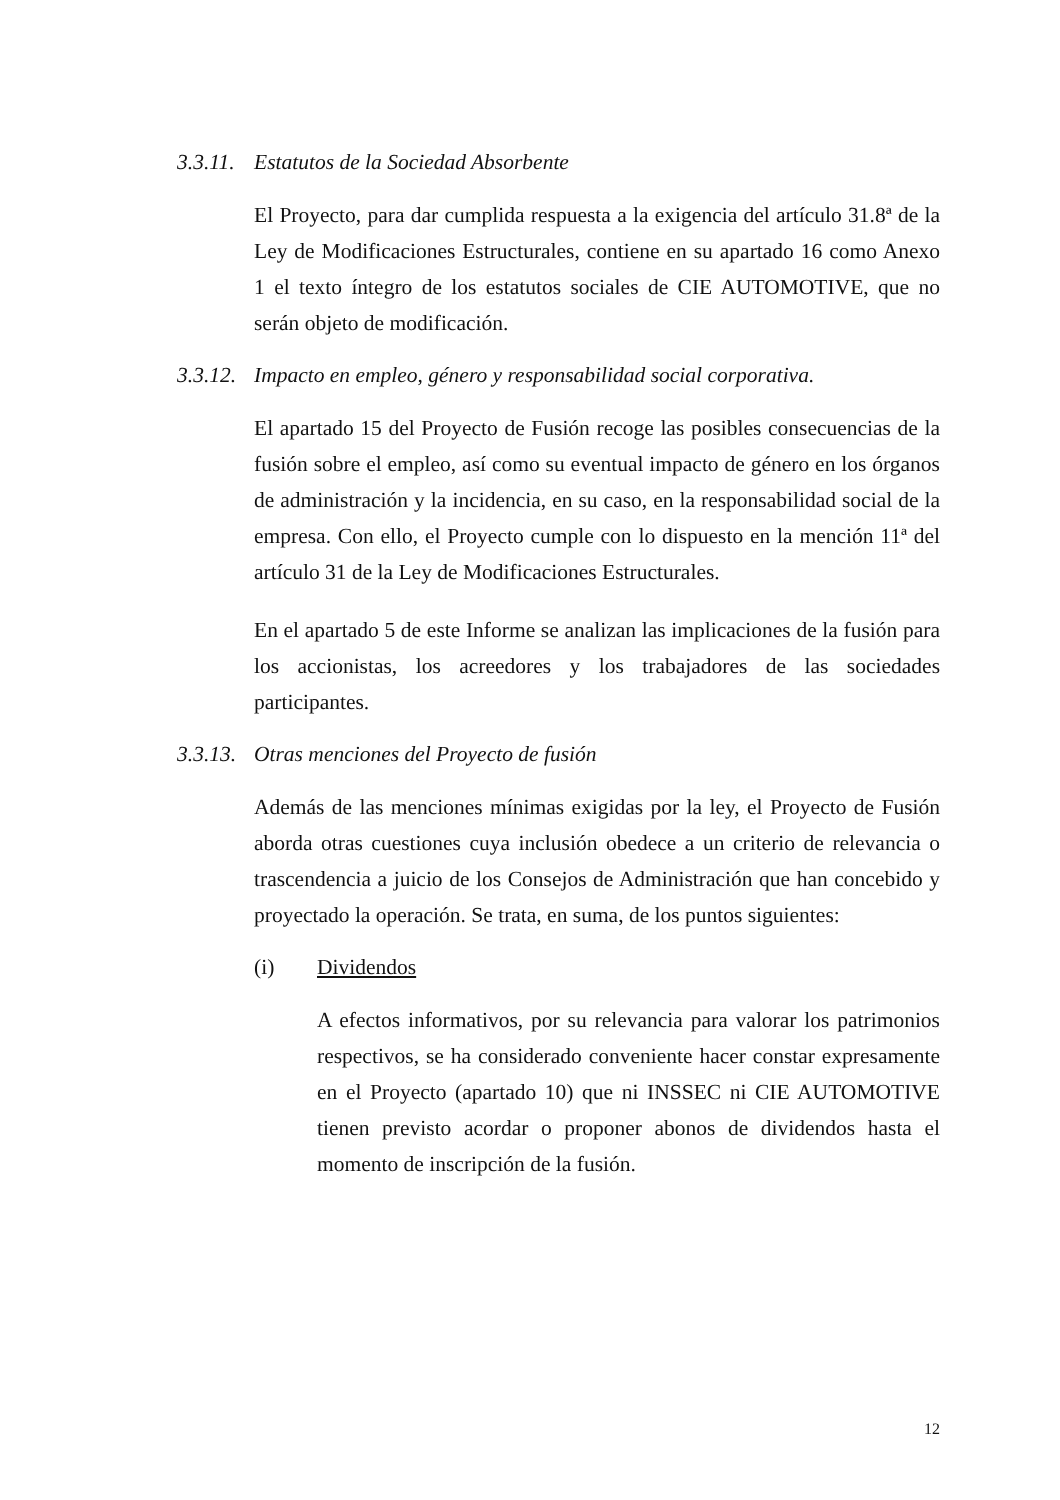3.3.11. Estatutos de la Sociedad Absorbente
El Proyecto, para dar cumplida respuesta a la exigencia del artículo 31.8ª de la Ley de Modificaciones Estructurales, contiene en su apartado 16 como Anexo 1 el texto íntegro de los estatutos sociales de CIE AUTOMOTIVE, que no serán objeto de modificación.
3.3.12. Impacto en empleo, género y responsabilidad social corporativa.
El apartado 15 del Proyecto de Fusión recoge las posibles consecuencias de la fusión sobre el empleo, así como su eventual impacto de género en los órganos de administración y la incidencia, en su caso, en la responsabilidad social de la empresa. Con ello, el Proyecto cumple con lo dispuesto en la mención 11ª del artículo 31 de la Ley de Modificaciones Estructurales.
En el apartado 5 de este Informe se analizan las implicaciones de la fusión para los accionistas, los acreedores y los trabajadores de las sociedades participantes.
3.3.13. Otras menciones del Proyecto de fusión
Además de las menciones mínimas exigidas por la ley, el Proyecto de Fusión aborda otras cuestiones cuya inclusión obedece a un criterio de relevancia o trascendencia a juicio de los Consejos de Administración que han concebido y proyectado la operación. Se trata, en suma, de los puntos siguientes:
(i) Dividendos
A efectos informativos, por su relevancia para valorar los patrimonios respectivos, se ha considerado conveniente hacer constar expresamente en el Proyecto (apartado 10) que ni INSSEC ni CIE AUTOMOTIVE tienen previsto acordar o proponer abonos de dividendos hasta el momento de inscripción de la fusión.
12